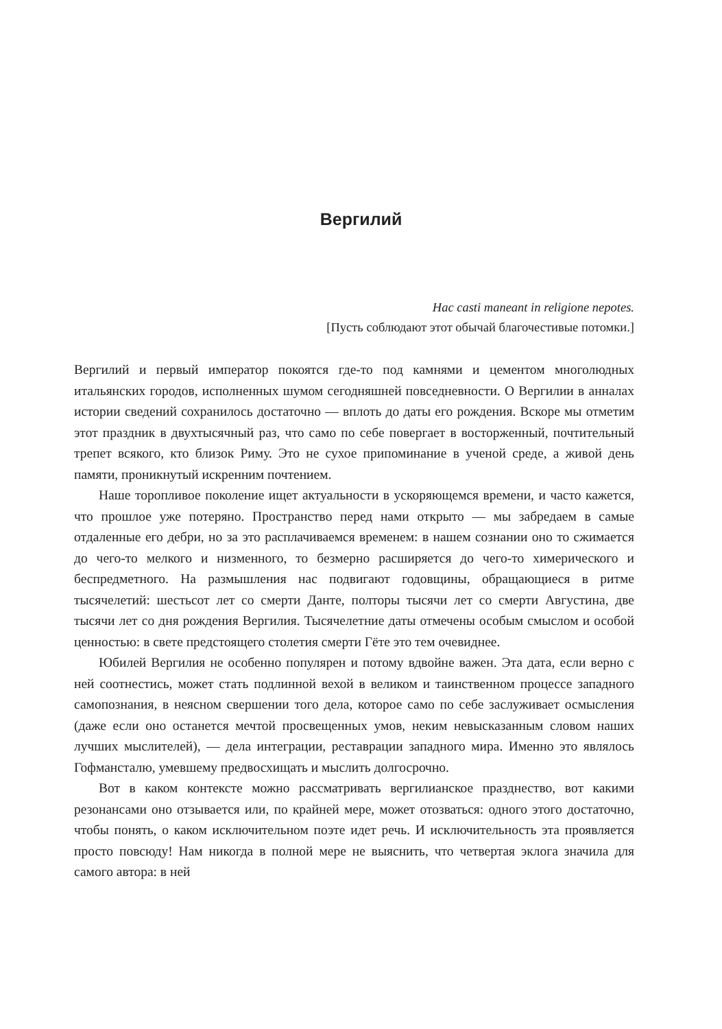Вергилий
Hac casti maneant in religione nepotes.
[Пусть соблюдают этот обычай благочестивые потомки.]
Вергилий и первый император покоятся где-то под камнями и цементом многолюдных итальянских городов, исполненных шумом сегодняшней повседневности. О Вергилии в анналах истории сведений сохранилось достаточно — вплоть до даты его рождения. Вскоре мы отметим этот праздник в двухтысячный раз, что само по себе повергает в восторженный, почтительный трепет всякого, кто близок Риму. Это не сухое припоминание в ученой среде, а живой день памяти, проникнутый искренним почтением.
Наше торопливое поколение ищет актуальности в ускоряющемся времени, и часто кажется, что прошлое уже потеряно. Пространство перед нами открыто — мы забредаем в самые отдаленные его дебри, но за это расплачиваемся временем: в нашем сознании оно то сжимается до чего-то мелкого и низменного, то безмерно расширяется до чего-то химерического и беспредметного. На размышления нас подвигают годовщины, обращающиеся в ритме тысячелетий: шестьсот лет со смерти Данте, полторы тысячи лет со смерти Августина, две тысячи лет со дня рождения Вергилия. Тысячелетние даты отмечены особым смыслом и особой ценностью: в свете предстоящего столетия смерти Гёте это тем очевиднее.
Юбилей Вергилия не особенно популярен и потому вдвойне важен. Эта дата, если верно с ней соотнестись, может стать подлинной вехой в великом и таинственном процессе западного самопознания, в неясном свершении того дела, которое само по себе заслуживает осмысления (даже если оно останется мечтой просвещенных умов, неким невысказанным словом наших лучших мыслителей), — дела интеграции, реставрации западного мира. Именно это являлось Гофмансталю, умевшему предвосхищать и мыслить долгосрочно.
Вот в каком контексте можно рассматривать вергилианское празднество, вот какими резонансами оно отзывается или, по крайней мере, может отозваться: одного этого достаточно, чтобы понять, о каком исключительном поэте идет речь. И исключительность эта проявляется просто повсюду! Нам никогда в полной мере не выяснить, что четвертая эклога значила для самого автора: в ней